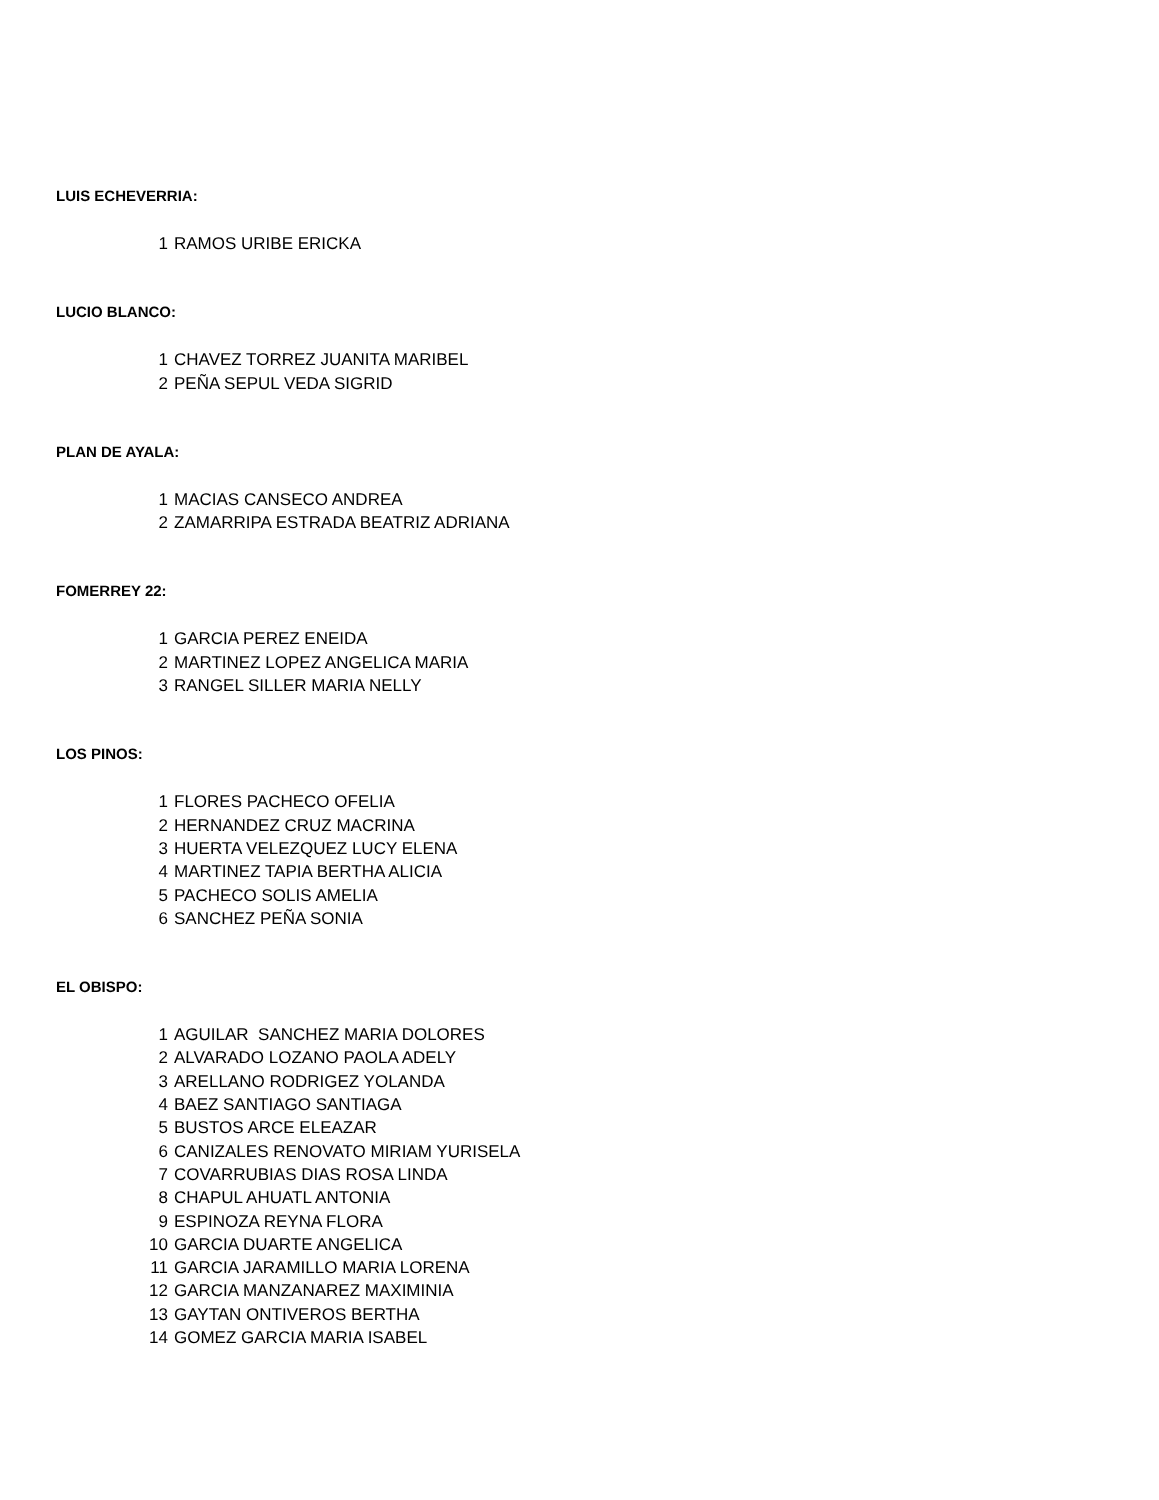LUIS ECHEVERRIA:
1 RAMOS URIBE ERICKA
LUCIO BLANCO:
1 CHAVEZ TORREZ JUANITA MARIBEL
2 PEÑA SEPUL VEDA SIGRID
PLAN DE AYALA:
1 MACIAS CANSECO ANDREA
2 ZAMARRIPA ESTRADA BEATRIZ ADRIANA
FOMERREY 22:
1 GARCIA PEREZ ENEIDA
2 MARTINEZ LOPEZ ANGELICA MARIA
3 RANGEL SILLER MARIA NELLY
LOS PINOS:
1 FLORES PACHECO OFELIA
2 HERNANDEZ CRUZ MACRINA
3 HUERTA VELEZQUEZ LUCY ELENA
4 MARTINEZ TAPIA BERTHA ALICIA
5 PACHECO SOLIS AMELIA
6 SANCHEZ PEÑA SONIA
EL OBISPO:
1 AGUILAR SANCHEZ MARIA DOLORES
2 ALVARADO LOZANO PAOLA ADELY
3 ARELLANO RODRIGEZ YOLANDA
4 BAEZ SANTIAGO SANTIAGA
5 BUSTOS ARCE ELEAZAR
6 CANIZALES RENOVATO MIRIAM YURISELA
7 COVARRUBIAS DIAS ROSA LINDA
8 CHAPUL AHUATL ANTONIA
9 ESPINOZA REYNA FLORA
10 GARCIA DUARTE ANGELICA
11 GARCIA JARAMILLO MARIA LORENA
12 GARCIA MANZANAREZ MAXIMINIA
13 GAYTAN ONTIVEROS BERTHA
14 GOMEZ GARCIA MARIA ISABEL